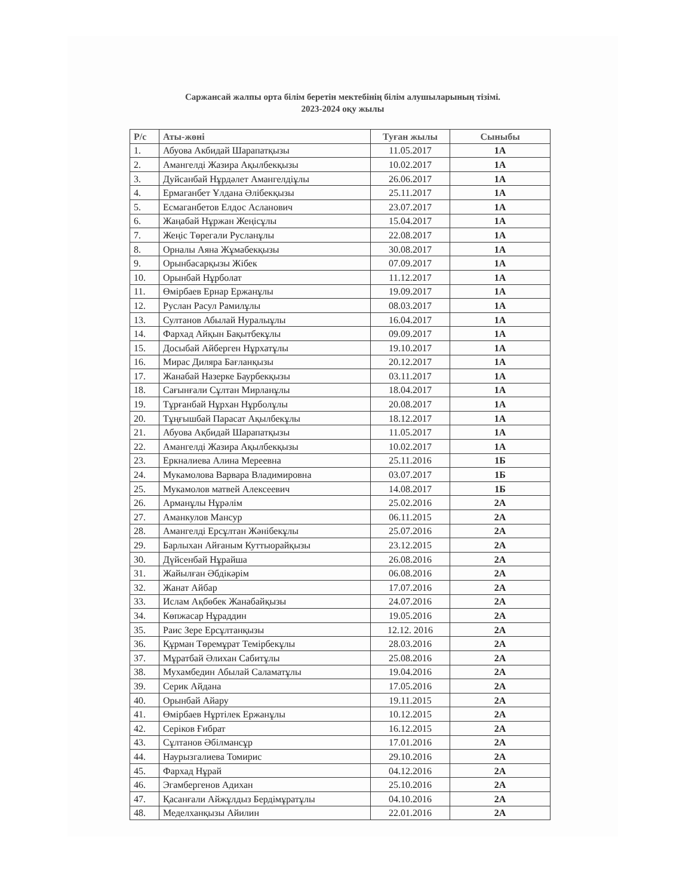Саржансай жалпы орта білім беретін мектебінің білім алушыларының тізімі.
2023-2024 оқу жылы
| Р/с | Аты-жөні | Туған жылы | Сыныбы |
| --- | --- | --- | --- |
| 1. | Абуова Акбидай Шарапатқызы | 11.05.2017 | 1А |
| 2. | Амангелді Жазира Ақылбекқызы | 10.02.2017 | 1А |
| 3. | Дуйсанбай Нұрдәлет Амангелдіұлы | 26.06.2017 | 1А |
| 4. | Ермаганбет Ұлдана Әлібекқызы | 25.11.2017 | 1А |
| 5. | Есмаганбетов Елдос Асланович | 23.07.2017 | 1А |
| 6. | Жаңабай Нұржан Жеңісұлы | 15.04.2017 | 1А |
| 7. | Жеңіс Төрегали Русланұлы | 22.08.2017 | 1А |
| 8. | Орналы Аяна Жұмабекқызы | 30.08.2017 | 1А |
| 9. | Орынбасарқызы Жібек | 07.09.2017 | 1А |
| 10. | Орынбай Нұрболат | 11.12.2017 | 1А |
| 11. | Өмірбаев Ернар Ержанұлы | 19.09.2017 | 1А |
| 12. | Руслан Расул Рамилұлы | 08.03.2017 | 1А |
| 13. | Султанов Абылай Нуралыұлы | 16.04.2017 | 1А |
| 14. | Фархад Айқын Бақытбекұлы | 09.09.2017 | 1А |
| 15. | Досыбай Айберген Нұрхатұлы | 19.10.2017 | 1А |
| 16. | Мирас Диляра Бағланқызы | 20.12.2017 | 1А |
| 17. | Жанабай Назерке Баурбекқызы | 03.11.2017 | 1А |
| 18. | Сағынғали Сұлтан Мирланұлы | 18.04.2017 | 1А |
| 19. | Тұрғанбай Нұрхан Нұрболұлы | 20.08.2017 | 1А |
| 20. | Тұңғышбай Парасат Ақылбекұлы | 18.12.2017 | 1А |
| 21. | Абуова Ақбидай Шарапатқызы | 11.05.2017 | 1А |
| 22. | Амангелді Жазира Ақылбекқызы | 10.02.2017 | 1А |
| 23. | Еркналиева Алина Мереевна | 25.11.2016 | 1Б |
| 24. | Мукамолова Варвара Владимировна | 03.07.2017 | 1Б |
| 25. | Мукамолов матвей Алексеевич | 14.08.2017 | 1Б |
| 26. | Арманұлы Нұрәлім | 25.02.2016 | 2А |
| 27. | Аманкулов Мансур | 06.11.2015 | 2А |
| 28. | Амангелді Ерсұлтан Жәнібекұлы | 25.07.2016 | 2А |
| 29. | Барлыхан Айғаным Куттыорайқызы | 23.12.2015 | 2А |
| 30. | Дүйсенбай Нұрайша | 26.08.2016 | 2А |
| 31. | Жайылған Әбдікәрім | 06.08.2016 | 2А |
| 32. | Жанат Айбар | 17.07.2016 | 2А |
| 33. | Ислам Ақбөбек Жанабайқызы | 24.07.2016 | 2А |
| 34. | Көпжасар Нұраддин | 19.05.2016 | 2А |
| 35. | Раис Зере Ерсұлтанқызы | 12.12. 2016 | 2А |
| 36. | Құрман Төремұрат Темірбекұлы | 28.03.2016 | 2А |
| 37. | Мұратбай Әлихан Сабитұлы | 25.08.2016 | 2А |
| 38. | Мухамбедин Абылай Саламатұлы | 19.04.2016 | 2А |
| 39. | Серик Айдана | 17.05.2016 | 2А |
| 40. | Орынбай Айару | 19.11.2015 | 2А |
| 41. | Өмірбаев Нұртілек Ержанұлы | 10.12.2015 | 2А |
| 42. | Серіков Ғибрат | 16.12.2015 | 2А |
| 43. | Сұлтанов Әбілмансұр | 17.01.2016 | 2А |
| 44. | Наурызгалиева Томирис | 29.10.2016 | 2А |
| 45. | Фархад Нұрай | 04.12.2016 | 2А |
| 46. | Эгамбергенов Адихан | 25.10.2016 | 2А |
| 47. | Қасанғали Айжұлдыз Бердімұратұлы | 04.10.2016 | 2А |
| 48. | Меделханқызы Айилин | 22.01.2016 | 2А |